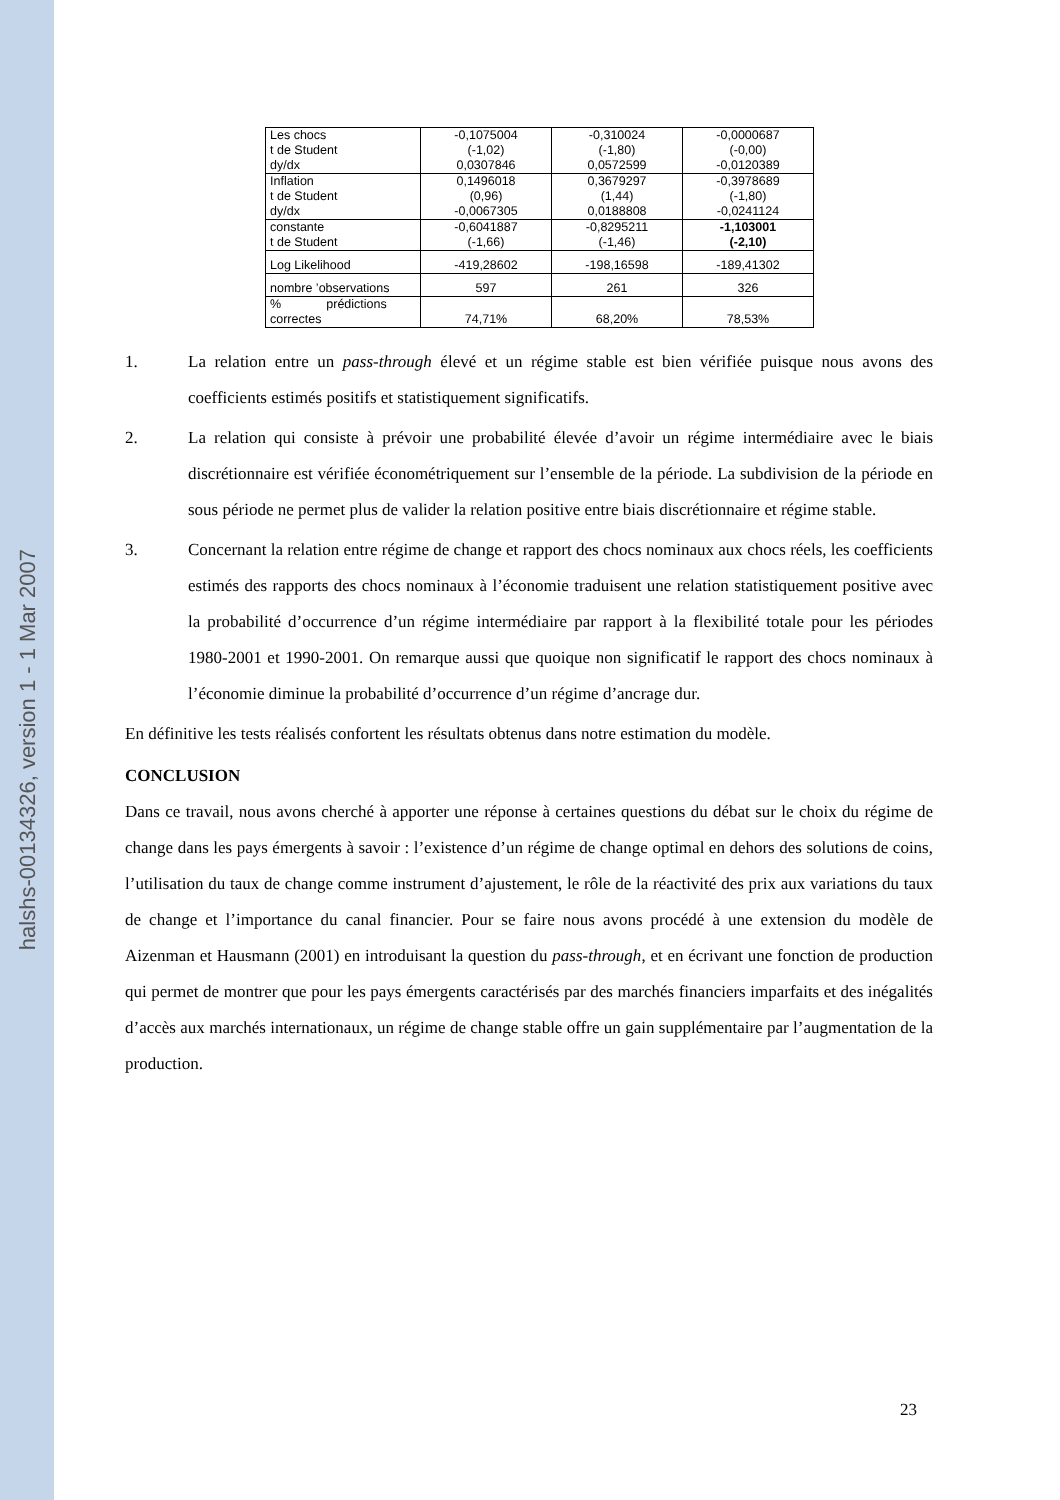halshs-00134326, version 1 - 1 Mar 2007
| Les chocs t de Student dy/dx | -0,1075004 (-1,02) 0,0307846 | -0,310024 (-1,80) 0,0572599 | -0,0000687 (-0,00) -0,0120389 |
| Inflation t de Student dy/dx | 0,1496018 (0,96) -0,0067305 | 0,3679297 (1,44) 0,0188808 | -0,3978689 (-1,80) -0,0241124 |
| constante t de Student | -0,6041887 (-1,66) | -0,8295211 (-1,46) | -1,103001 (-2,10) |
| Log Likelihood | -419,28602 | -198,16598 | -189,41302 |
| nombre ’observations | 597 | 261 | 326 |
| % prédictions correctes | 74,71% | 68,20% | 78,53% |
1. La relation entre un pass-through élevé et un régime stable est bien vérifiée puisque nous avons des coefficients estimés positifs et statistiquement significatifs.
2. La relation qui consiste à prévoir une probabilité élevée d’avoir un régime intermédiaire avec le biais discrétionnaire est vérifiée économétriquement sur l’ensemble de la période. La subdivision de la période en sous période ne permet plus de valider la relation positive entre biais discrétionnaire et régime stable.
3. Concernant la relation entre régime de change et rapport des chocs nominaux aux chocs réels, les coefficients estimés des rapports des chocs nominaux à l’économie traduisent une relation statistiquement positive avec la probabilité d’occurrence d’un régime intermédiaire par rapport à la flexibilité totale pour les périodes 1980-2001 et 1990-2001. On remarque aussi que quoique non significatif le rapport des chocs nominaux à l’économie diminue la probabilité d’occurrence d’un régime d’ancrage dur.
En définitive les tests réalisés confortent les résultats obtenus dans notre estimation du modèle.
CONCLUSION
Dans ce travail, nous avons cherché à apporter une réponse à certaines questions du débat sur le choix du régime de change dans les pays émergents à savoir : l’existence d’un régime de change optimal en dehors des solutions de coins, l’utilisation du taux de change comme instrument d’ajustement, le rôle de la réactivité des prix aux variations du taux de change et l’importance du canal financier. Pour se faire nous avons procédé à une extension du modèle de Aizenman et Hausmann (2001) en introduisant la question du pass-through, et en écrivant une fonction de production qui permet de montrer que pour les pays émergents caractérisés par des marchés financiers imparfaits et des inégalités d’accès aux marchés internationaux, un régime de change stable offre un gain supplémentaire par l’augmentation de la production.
23